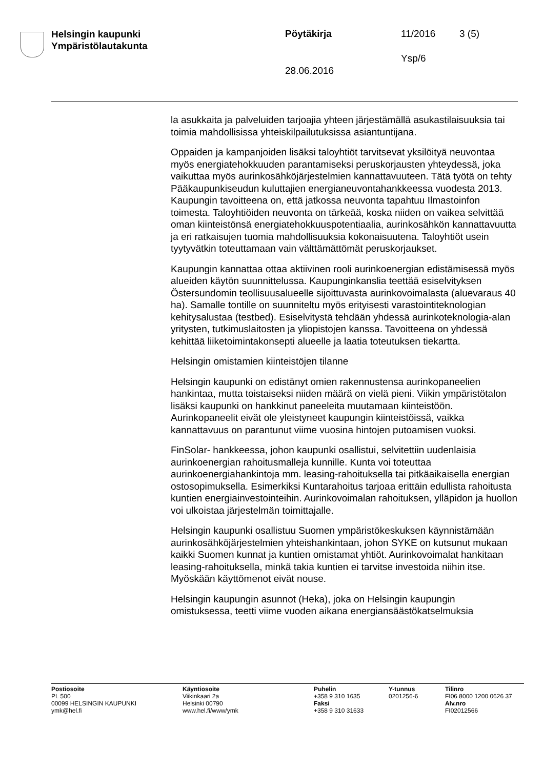Helsingin kaupunki
Ympäristölautakunta
Pöytäkirja 11/2016 3 (5)
Ysp/6
28.06.2016
la asukkaita ja palveluiden tarjoajia yhteen järjestämällä asukastilaisuuksia tai toimia mahdollisissa yhteiskilpailutuksissa asiantuntijana.
Oppaiden ja kampanjoiden lisäksi taloyhtiöt tarvitsevat yksilöityä neuvontaa myös energiatehokkuuden parantamiseksi peruskorjausten yhteydessä, joka vaikuttaa myös aurinkosähköjärjestelmien kannattavuuteen. Tätä työtä on tehty Pääkaupunkiseudun kuluttajien energianeuvontahankkeessa vuodesta 2013. Kaupungin tavoitteena on, että jatkossa neuvonta tapahtuu Ilmastoinfon toimesta. Taloyhtiöiden neuvonta on tärkeää, koska niiden on vaikea selvittää oman kiinteistönsä energiatehokkuuspotentiaalia, aurinkosähkön kannattavuutta ja eri ratkaisujen tuomia mahdollisuuksia kokonaisuutena. Taloyhtiöt usein tyytyvätkin toteuttamaan vain välttämättömät peruskorjaukset.
Kaupungin kannattaa ottaa aktiivinen rooli aurinkoenergian edistämisessä myös alueiden käytön suunnittelussa. Kaupunginkanslia teettää esiselvityksen Östersundomin teollisuusalueelle sijoittuvasta aurinkovoimalasta (aluevaraus 40 ha). Samalle tontille on suunniteltu myös erityisesti varastointiteknologian kehitysalustaa (testbed). Esiselvitystä tehdään yhdessä aurinkoteknologia-alan yritysten, tutkimuslaitosten ja yliopistojen kanssa. Tavoitteena on yhdessä kehittää liiketoimintakonsepti alueelle ja laatia toteutuksen tiekartta.
Helsingin omistamien kiinteistöjen tilanne
Helsingin kaupunki on edistänyt omien rakennustensa aurinkopaneelien hankintaa, mutta toistaiseksi niiden määrä on vielä pieni. Viikin ympäristötalon lisäksi kaupunki on hankkinut paneeleita muutamaan kiinteistöön. Aurinkopaneelit eivät ole yleistyneet kaupungin kiinteistöissä, vaikka kannattavuus on parantunut viime vuosina hintojen putoamisen vuoksi.
FinSolar- hankkeessa, johon kaupunki osallistui, selvitettiin uudenlaisia aurinkoenergian rahoitusmalleja kunnille. Kunta voi toteuttaa aurinkoenergiahankintoja mm. leasing-rahoituksella tai pitkäaikaisella energian ostosopimuksella. Esimerkiksi Kuntarahoitus tarjoaa erittäin edullista rahoitusta kuntien energiainvestointeihin. Aurinkovoimalan rahoituksen, ylläpidon ja huollon voi ulkoistaa järjestelmän toimittajalle.
Helsingin kaupunki osallistuu Suomen ympäristökeskuksen käynnistämään aurinkosähköjärjestelmien yhteishankintaan, johon SYKE on kutsunut mukaan kaikki Suomen kunnat ja kuntien omistamat yhtiöt. Aurinkovoimalat hankitaan leasing-rahoituksella, minkä takia kuntien ei tarvitse investoida niihin itse. Myöskään käyttömenot eivät nouse.
Helsingin kaupungin asunnot (Heka), joka on Helsingin kaupungin omistuksessa, teetti viime vuoden aikana energiansäästökatselmuksia
Postiosoite
PL 500
00099 HELSINGIN KAUPUNKI
ymk@hel.fi
Käyntiosoite
Viikinkaari 2a
Helsinki 00790
www.hel.fi/www/ymk
Puhelin
+358 9 310 1635
Faksi
+358 9 310 31633
Y-tunnus
0201256-6
Tilinro
FI06 8000 1200 0626 37
Alv.nro
FI02012566